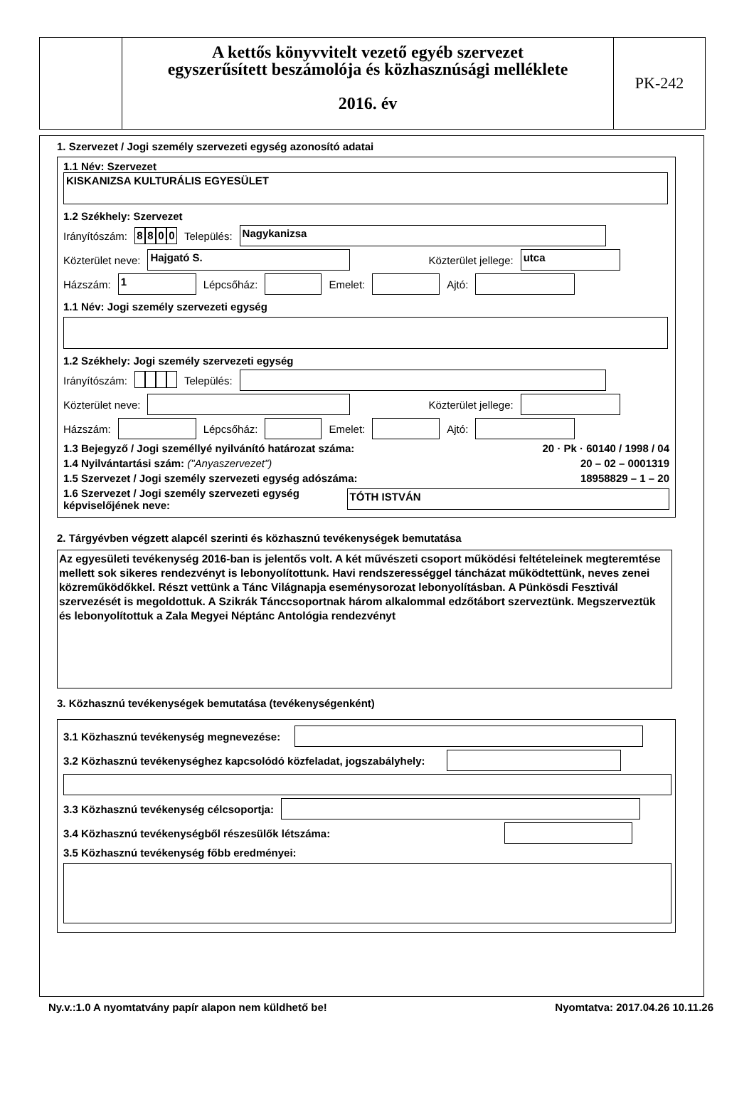A kettős könyvvitelt vezető egyéb szervezet
egyszerűsített beszámolója és közhasznúsági melléklete
2016. év
PK-242
1. Szervezet / Jogi személy szervezeti egység azonosító adatai
1.1 Név: Szervezet
KISKANIZSA KULTURÁLIS EGYESÜLET
1.2 Székhely: Szervezet
Irányítószám: 8800 Település: Nagykanizsa
Közterület neve: Hajgató S. Közterület jellege: utca
Házszám: 1 Lépcsőház: Emelet: Ajtó:
1.1 Név: Jogi személy szervezeti egység
1.2 Székhely: Jogi személy szervezeti egység
Irányítószám: Település:
Közterület neve: Közterület jellege:
Házszám: Lépcsőház: Emelet: Ajtó:
1.3 Bejegyző / Jogi személlyé nyilvánító határozat száma: 20 · Pk · 60140 / 1998 / 04
1.4 Nyilvántartási szám: ("Anyaszervezet") 20 – 02 – 0001319
1.5 Szervezet / Jogi személy szervezeti egység adószáma: 18958829 – 1 – 20
1.6 Szervezet / Jogi személy szervezeti egység képviselőjének neve: TÓTH ISTVÁN
2. Tárgyévben végzett alapcél szerinti és közhasznú tevékenységek bemutatása
Az egyesületi tevékenység 2016-ban is jelentős volt. A két művészeti csoport működési feltételeinek megteremtése mellett sok sikeres rendezvényt is lebonyolítottunk. Havi rendszerességgel táncházat működtettünk, neves zenei közreműködőkkel. Részt vettünk a Tánc Világnapja eseménysorozat lebonyolításban. A Pünkösdi Fesztivál szervezését is megoldottuk. A Szikrák Tánccsoportnak három alkalommal edzőtábort szerveztünk. Megszerveztük és lebonyolítottuk a Zala Megyei Néptánc Antológia rendezvényt
3. Közhasznú tevékenységek bemutatása (tevékenységenként)
3.1 Közhasznú tevékenység megnevezése:
3.2 Közhasznú tevékenységhez kapcsolódó közfeladat, jogszabályhely:
3.3 Közhasznú tevékenység célcsoportja:
3.4 Közhasznú tevékenységből részesülők létszáma:
3.5 Közhasznú tevékenység főbb eredményei:
Ny.v.:1.0 A nyomtatvány papír alapon nem küldhető be! Nyomtatva: 2017.04.26 10.11.26